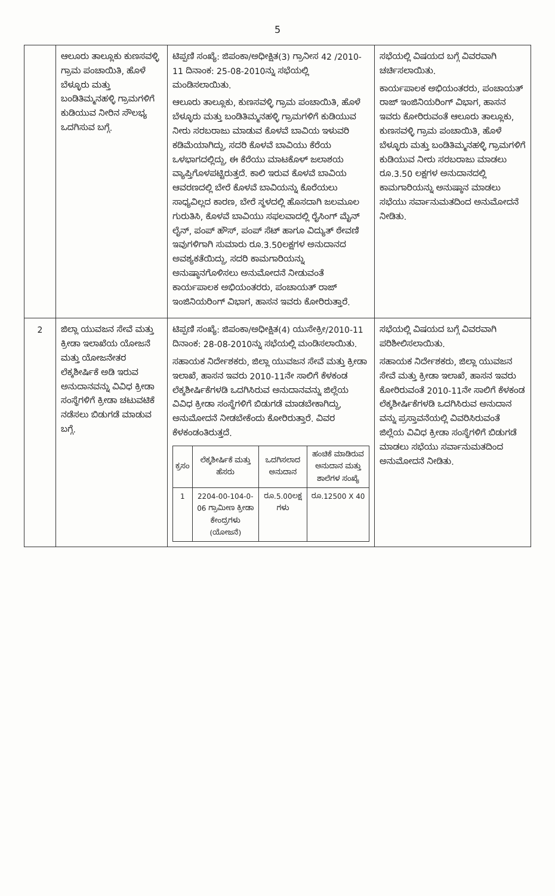5
| | ಆಲೂರು ತಾಲ್ಲೂಕು ಕುಣಸವಳ್ಳಿ ಗ್ರಾಮ ಪಂಚಾಯಿತಿ, ಹೊಳೆ ಬೆಳ್ಳೂರು ಮತ್ತು ಬಂಡಿತಿಮ್ಮನಹಳ್ಳಿ ಗ್ರಾಮಗಳಿಗೆ ಕುಡಿಯುವ ನೀರಿನ ಸೌಲಭ್ಯ ಒದಗಿಸುವ ಬಗ್ಗೆ. | ಟಿಪ್ಪಣಿ ಸಂಖ್ಯೆ: ಜಿಪಂಕಾ/ಅಧೀಕ್ಷಿತ(3) ಗ್ರಾನೀಸ 42 /2010-11 ದಿನಾಂಕ: 25-08-2010ನ್ನು ಸಭೆಯಲ್ಲಿ ಮಂಡಿಸಲಾಯಿತು. ಆಲೂರು ತಾಲ್ಲೂಕು, ಕುಣಸವಳ್ಳಿ ಗ್ರಾಮ ಪಂಚಾಯಿತಿ, ಹೊಳೆ ಬೆಳ್ಳೂರು ಮತ್ತು ಬಂಡಿತಿಮ್ಮನಹಳ್ಳಿ ಗ್ರಾಮಗಳಿಗೆ ಕುಡಿಯುವ ನೀರು ಸರಬರಾಜು ಮಾಡುವ ಕೊಳವೆ ಬಾವಿಯ ಇಳುವರಿ ಕಡಿಮೆಯಾಗಿದ್ದು, ಸದರಿ ಕೊಳವೆ ಬಾವಿಯು ಕೆರೆಯ ಒಳಭಾಗದಲ್ಲಿದ್ದು, ಈ ಕೆರೆಯು ಮಾಟಕೊಳ್ ಜಲಾಶಯ ವ್ಯಾಪ್ತಿಗೊಳಪಟ್ಟಿರುತ್ತದೆ. ಕಾಲಿ ಇರುವ ಕೊಳವೆ ಬಾವಿಯ ಆವರಣದಲ್ಲಿ ಬೇರೆ ಕೊಳವೆ ಬಾವಿಯನ್ನು ಕೊರೆಯಲು ಸಾಧ್ಯವಿಲ್ಲದ ಕಾರಣ, ಬೇರೆ ಸ್ಥಳದಲ್ಲಿ ಹೊಸದಾಗಿ ಜಲಮೂಲ ಗುರುತಿಸಿ, ಕೊಳವೆ ಬಾವಿಯು ಸಫಲವಾದಲ್ಲಿ ರೈಸಿಂಗ್ ಮೈನ್ ಲೈನ್, ಪಂಪ್ ಹೌಸ್, ಪಂಪ್ ಸೆಟ್ ಹಾಗೂ ವಿದ್ಯುತ್ ಠೇವಣಿ ಇವುಗಳಿಗಾಗಿ ಸುಮಾರು ರೂ.3.50ಲಕ್ಷಗಳ ಅನುದಾನದ ಅವಶ್ಯಕತೆಯಿದ್ದು, ಸದರಿ ಕಾಮಗಾರಿಯನ್ನು ಅನುಷ್ಠಾನಗೊಳಿಸಲು ಅನುಮೋದನೆ ನೀಡುವಂತೆ ಕಾರ್ಯಪಾಲಕ ಅಭಿಯಂತರರು, ಪಂಚಾಯತ್ ರಾಜ್ ಇಂಜಿನಿಯರಿಂಗ್ ವಿಭಾಗ, ಹಾಸನ ಇವರು ಕೋರಿರುತ್ತಾರೆ. | ಸಭೆಯಲ್ಲಿ ವಿಷಯದ ಬಗ್ಗೆ ವಿವರವಾಗಿ ಚರ್ಚಿಸಲಾಯಿತು. ಕಾರ್ಯಪಾಲಕ ಅಭಿಯಂತರರು, ಪಂಚಾಯತ್ ರಾಜ್ ಇಂಜಿನಿಯರಿಂಗ್ ವಿಭಾಗ, ಹಾಸನ ಇವರು ಕೋರಿರುವಂತೆ ಆಲೂರು ತಾಲ್ಲೂಕು, ಕುಣಸವಳ್ಳಿ ಗ್ರಾಮ ಪಂಚಾಯಿತಿ, ಹೊಳೆ ಬೆಳ್ಳೂರು ಮತ್ತು ಬಂಡಿತಿಮ್ಮನಹಳ್ಳಿ ಗ್ರಾಮಗಳಿಗೆ ಕುಡಿಯುವ ನೀರು ಸರಬರಾಜು ಮಾಡಲು ರೂ.3.50 ಲಕ್ಷಗಳ ಅನುದಾನದಲ್ಲಿ ಕಾಮಗಾರಿಯನ್ನು ಅನುಷ್ಠಾನ ಮಾಡಲು ಸಭೆಯು ಸರ್ವಾನುಮತದಿಂದ ಅನುಮೋದನೆ ನೀಡಿತು. |
| 2 | ಜಿಲ್ಲಾ ಯುವಜನ ಸೇವೆ ಮತ್ತು ಕ್ರೀಡಾ ಇಲಾಖೆಯ ಯೋಜನೆ ಮತ್ತು ಯೋಜನೇತರ ಲೆಕ್ಕಶೀರ್ಷಿಕೆ ಅಡಿ ಇರುವ ಅನುದಾನವನ್ನು ವಿವಿಧ ಕ್ರೀಡಾ ಸಂಸ್ಥೆಗಳಿಗೆ ಕ್ರೀಡಾ ಚಟುವಟಿಕೆ ನಡೆಸಲು ಬಿಡುಗಡೆ ಮಾಡುವ ಬಗ್ಗೆ. | ಟಿಪ್ಪಣಿ ಸಂಖ್ಯೆ: ಜಿಪಂಕಾ/ಅಧೀಕ್ಷಿತ(4) ಯುಸೇಕ್ರೀ/2010-11 ದಿನಾಂಕ: 28-08-2010ನ್ನು ಸಭೆಯಲ್ಲಿ ಮಂಡಿಸಲಾಯಿತು. ಸಹಾಯಕ ನಿರ್ದೇಶಕರು, ಜಿಲ್ಲಾ ಯುವಜನ ಸೇವೆ ಮತ್ತು ಕ್ರೀಡಾ ಇಲಾಖೆ, ಹಾಸನ ಇವರು 2010-11ನೇ ಸಾಲಿಗೆ ಕೆಳಕಂಡ ಲೆಕ್ಕಶೀರ್ಷಿಕೆಗಳಡಿ ಒದಗಿಸಿರುವ ಅನುದಾನವನ್ನು ಜಿಲ್ಲೆಯ ವಿವಿಧ ಕ್ರೀಡಾ ಸಂಸ್ಥೆಗಳಿಗೆ ಬಿಡುಗಡೆ ಮಾಡಬೇಕಾಗಿದ್ದು, ಅನುಮೋದನೆ ನೀಡಬೇಕೆಂದು ಕೋರಿರುತ್ತಾರೆ. ವಿವರ ಕೆಳಕಂಡಂತಿರುತ್ತದೆ. / ಕ್ರಸಂ / ಲೆಕ್ಕಶೀರ್ಷಿಕೆ ಮತ್ತು ಹೆಸರು / ಒದಗಿಸಲಾದ ಅನುದಾನ / ಹಂಚಿಕೆ ಮಾಡಿರುವ ಅನುದಾನ ಮತ್ತು ಶಾಲೆಗಳ ಸಂಖ್ಯೆ / / --- / --- / --- / --- / / 1 / 2204-00-104-0-06 ಗ್ರಾಮೀಣ ಕ್ರೀಡಾ ಕೇಂದ್ರಗಳು (ಯೋಜನೆ) / ರೂ.5.00ಲಕ್ಷ ಗಳು / ರೂ.12500 X 40 / | ಸಭೆಯಲ್ಲಿ ವಿಷಯದ ಬಗ್ಗೆ ವಿವರವಾಗಿ ಪರಿಶೀಲಿಸಲಾಯಿತು. ಸಹಾಯಕ ನಿರ್ದೇಶಕರು, ಜಿಲ್ಲಾ ಯುವಜನ ಸೇವೆ ಮತ್ತು ಕ್ರೀಡಾ ಇಲಾಖೆ, ಹಾಸನ ಇವರು ಕೋರಿರುವಂತೆ 2010-11ನೇ ಸಾಲಿಗೆ ಕೆಳಕಂಡ ಲೆಕ್ಕಶೀರ್ಷಿಕೆಗಳಡಿ ಒದಗಿಸಿರುವ ಅನುದಾನ ವನ್ನು ಪ್ರಸ್ತಾವನೆಯಲ್ಲಿ ವಿವರಿಸಿರುವಂತೆ ಜಿಲ್ಲೆಯ ವಿವಿಧ ಕ್ರೀಡಾ ಸಂಸ್ಥೆಗಳಿಗೆ ಬಿಡುಗಡೆ ಮಾಡಲು ಸಭೆಯು ಸರ್ವಾನುಮತದಿಂದ ಅನುಮೋದನೆ ನೀಡಿತು. |